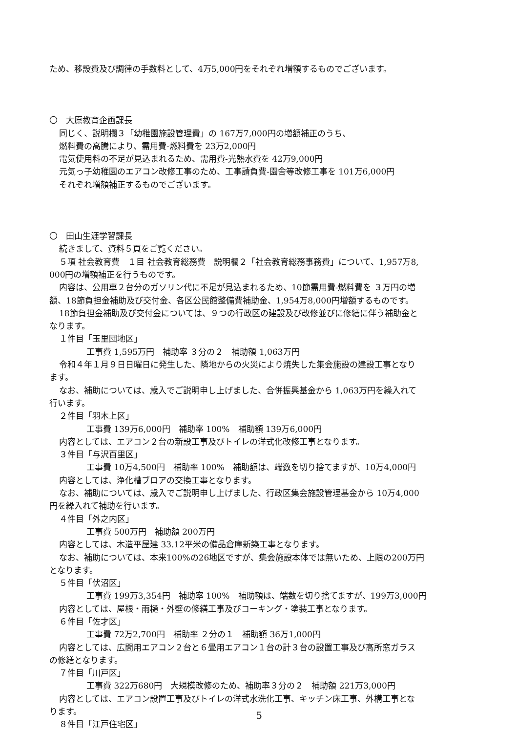ため、移設費及び調律の手数料として、4万5,000円をそれぞれ増額するものでございます。
〇　大原教育企画課長
同じく、説明欄３「幼稚園施設管理費」の 167万7,000円の増額補正のうち、
燃料費の高騰により、需用費-燃料費を 23万2,000円
電気使用料の不足が見込まれるため、需用費-光熱水費を 42万9,000円
元気っ子幼稚園のエアコン改修工事のため、工事請負費-園舎等改修工事を 101万6,000円
それぞれ増額補正するものでございます。
〇　田山生涯学習課長
続きまして、資料５頁をご覧ください。
５項 社会教育費　１目 社会教育総務費　説明欄２「社会教育総務事務費」について、1,957万8,
000円の増額補正を行うものです。
内容は、公用車２台分のガソリン代に不足が見込まれるため、10節需用費-燃料費を ３万円の増
額、18節負担金補助及び交付金、各区公民館整備費補助金、1,954万8,000円増額するものです。
18節負担金補助及び交付金については、９つの行政区の建設及び改修並びに修繕に伴う補助金と
なります。
１件目「玉里団地区」
工事費 1,595万円　補助率 ３分の２　補助額 1,063万円
令和４年１月９日日曜日に発生した、隣地からの火災により焼失した集会施設の建設工事となり
ます。
なお、補助については、歳入でご説明申し上げました、合併振興基金から 1,063万円を繰入れて
行います。
２件目「羽木上区」
工事費 139万6,000円　補助率 100%　補助額 139万6,000円
内容としては、エアコン２台の新設工事及びトイレの洋式化改修工事となります。
３件目「与沢百里区」
工事費 10万4,500円　補助率 100%　補助額は、端数を切り捨てますが、10万4,000円
内容としては、浄化槽ブロアの交換工事となります。
なお、補助については、歳入でご説明申し上げました、行政区集会施設管理基金から 10万4,000
円を繰入れて補助を行います。
４件目「外之内区」
工事費 500万円　補助額 200万円
内容としては、木造平屋建 33.12平米の備品倉庫新築工事となります。
なお、補助については、本来100%の26地区ですが、集会施設本体では無いため、上限の200万円
となります。
５件目「伏沼区」
工事費 199万3,354円　補助率 100%　補助額は、端数を切り捨てますが、199万3,000円
内容としては、屋根・雨樋・外壁の修繕工事及びコーキング・塗装工事となります。
６件目「佐才区」
工事費 72万2,700円　補助率 ２分の１　補助額 36万1,000円
内容としては、広間用エアコン２台と６畳用エアコン１台の計３台の設置工事及び高所窓ガラス
の修繕となります。
７件目「川戸区」
工事費 322万680円　大規模改修のため、補助率３分の２　補助額 221万3,000円
内容としては、エアコン設置工事及びトイレの洋式水洗化工事、キッチン床工事、外構工事とな
ります。
８件目「江戸住宅区」
5